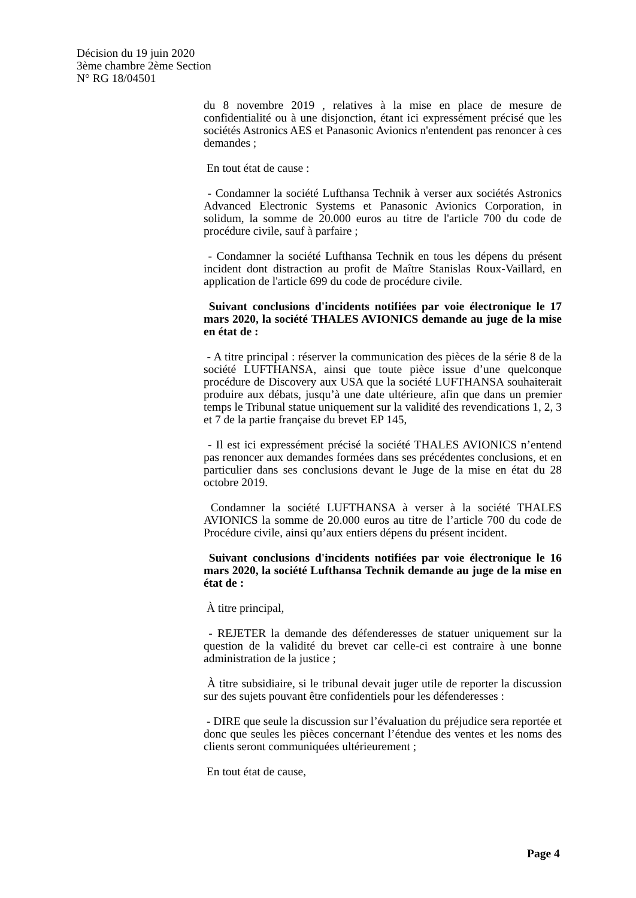Décision du 19 juin 2020
3ème chambre 2ème Section
N° RG 18/04501
du 8 novembre 2019 , relatives à la mise en place de mesure de confidentialité ou à une disjonction, étant ici expressément précisé que les sociétés Astronics AES et Panasonic Avionics n'entendent pas renoncer à ces demandes ;
En tout état de cause :
- Condamner la société Lufthansa Technik à verser aux sociétés Astronics Advanced Electronic Systems et Panasonic Avionics Corporation, in solidum, la somme de 20.000 euros au titre de l'article 700 du code de procédure civile, sauf à parfaire ;
- Condamner la société Lufthansa Technik en tous les dépens du présent incident dont distraction au profit de Maître Stanislas Roux-Vaillard, en application de l'article 699 du code de procédure civile.
Suivant conclusions d'incidents notifiées par voie électronique le 17 mars 2020, la société THALES AVIONICS demande au juge de la mise en état de :
- A titre principal : réserver la communication des pièces de la série 8 de la société LUFTHANSA, ainsi que toute pièce issue d’une quelconque procédure de Discovery aux USA que la société LUFTHANSA souhaiterait produire aux débats, jusqu’à une date ultérieure, afin que dans un premier temps le Tribunal statue uniquement sur la validité des revendications 1, 2, 3 et 7 de la partie française du brevet EP 145,
- Il est ici expressément précisé la société THALES AVIONICS n’entend pas renoncer aux demandes formées dans ses précédentes conclusions, et en particulier dans ses conclusions devant le Juge de la mise en état du 28 octobre 2019.
Condamner la société LUFTHANSA à verser à la société THALES AVIONICS la somme de 20.000 euros au titre de l’article 700 du code de Procédure civile, ainsi qu’aux entiers dépens du présent incident.
Suivant conclusions d'incidents notifiées par voie électronique le 16 mars 2020, la société Lufthansa Technik demande au juge de la mise en état de :
À titre principal,
- REJETER la demande des défenderesses de statuer uniquement sur la question de la validité du brevet car celle-ci est contraire à une bonne administration de la justice ;
À titre subsidiaire, si le tribunal devait juger utile de reporter la discussion sur des sujets pouvant être confidentiels pour les défenderesses :
- DIRE que seule la discussion sur l’évaluation du préjudice sera reportée et donc que seules les pièces concernant l’étendue des ventes et les noms des clients seront communiquées ultérieurement ;
En tout état de cause,
Page 4